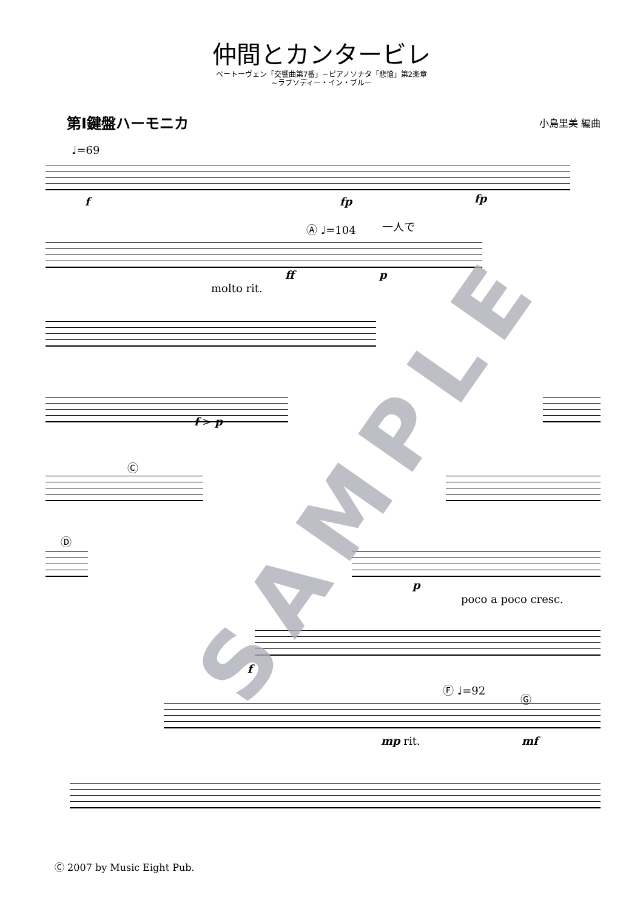仲間とカンタービレ
ベートーヴェン「交響曲第7番」~ピアノソナタ「悲愴」第2楽章
~ラプソディー・イン・ブルー
第Ⅰ鍵盤ハーモニカ
小島里美 編曲
♩=69
f fp fp
Ⓐ ♩=104 一人で
molto rit.
ff p
f > p
Ⓒ
Ⓓ
p
poco a poco cresc.
f
Ⓕ ♩=92
Ⓖ
mp rit. mf
SAMPLE
Ⓒ 2007 by Music Eight Pub.